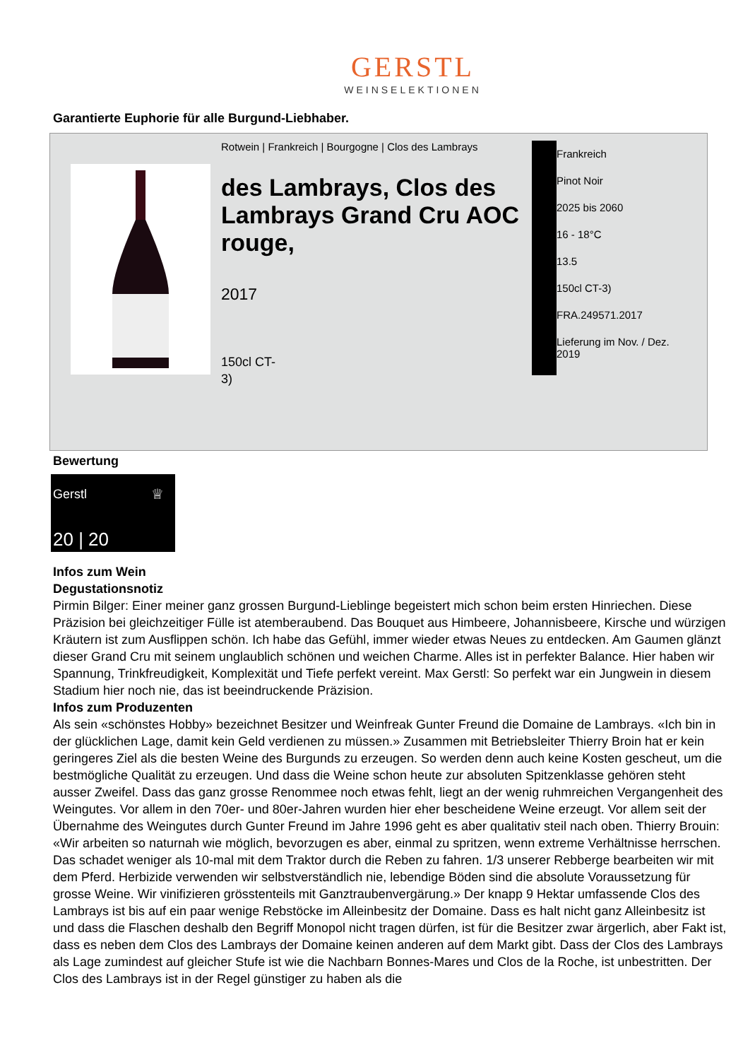GERSTL
WEINSELEKTIONEN
Garantierte Euphorie für alle Burgund-Liebhaber.
Rotwein | Frankreich | Bourgogne | Clos des Lambrays
des Lambrays, Clos des Lambrays Grand Cru AOC rouge,
2017
150cl CT-3)
Frankreich
Pinot Noir
2025 bis 2060
16 - 18°C
13.5
150cl CT-3)
FRA.249571.2017
Lieferung im Nov. / Dez.
2019
Bewertung
Gerstl
♕
20 | 20
Infos zum Wein
Degustationsnotiz
Pirmin Bilger: Einer meiner ganz grossen Burgund-Lieblinge begeistert mich schon beim ersten Hinriechen. Diese Präzision bei gleichzeitiger Fülle ist atemberaubend. Das Bouquet aus Himbeere, Johannisbeere, Kirsche und würzigen Kräutern ist zum Ausflippen schön. Ich habe das Gefühl, immer wieder etwas Neues zu entdecken. Am Gaumen glänzt dieser Grand Cru mit seinem unglaublich schönen und weichen Charme. Alles ist in perfekter Balance. Hier haben wir Spannung, Trinkfreudigkeit, Komplexität und Tiefe perfekt vereint. Max Gerstl: So perfekt war ein Jungwein in diesem Stadium hier noch nie, das ist beeindruckende Präzision.
Infos zum Produzenten
Als sein «schönstes Hobby» bezeichnet Besitzer und Weinfreak Gunter Freund die Domaine de Lambrays. «Ich bin in der glücklichen Lage, damit kein Geld verdienen zu müssen.» Zusammen mit Betriebsleiter Thierry Broin hat er kein geringeres Ziel als die besten Weine des Burgunds zu erzeugen. So werden denn auch keine Kosten gescheut, um die bestmögliche Qualität zu erzeugen. Und dass die Weine schon heute zur absoluten Spitzenklasse gehören steht ausser Zweifel. Dass das ganz grosse Renommee noch etwas fehlt, liegt an der wenig ruhmreichen Vergangenheit des Weingutes. Vor allem in den 70er- und 80er-Jahren wurden hier eher bescheidene Weine erzeugt. Vor allem seit der Übernahme des Weingutes durch Gunter Freund im Jahre 1996 geht es aber qualitativ steil nach oben. Thierry Brouin: «Wir arbeiten so naturnah wie möglich, bevorzugen es aber, einmal zu spritzen, wenn extreme Verhältnisse herrschen. Das schadet weniger als 10-mal mit dem Traktor durch die Reben zu fahren. 1/3 unserer Rebberge bearbeiten wir mit dem Pferd. Herbizide verwenden wir selbstverständlich nie, lebendige Böden sind die absolute Voraussetzung für grosse Weine. Wir vinifizieren grösstenteils mit Ganztraubenvergärung.» Der knapp 9 Hektar umfassende Clos des Lambrays ist bis auf ein paar wenige Rebstöcke im Alleinbesitz der Domaine. Dass es halt nicht ganz Alleinbesitz ist und dass die Flaschen deshalb den Begriff Monopol nicht tragen dürfen, ist für die Besitzer zwar ärgerlich, aber Fakt ist, dass es neben dem Clos des Lambrays der Domaine keinen anderen auf dem Markt gibt. Dass der Clos des Lambrays als Lage zumindest auf gleicher Stufe ist wie die Nachbarn Bonnes-Mares und Clos de la Roche, ist unbestritten. Der Clos des Lambrays ist in der Regel günstiger zu haben als die